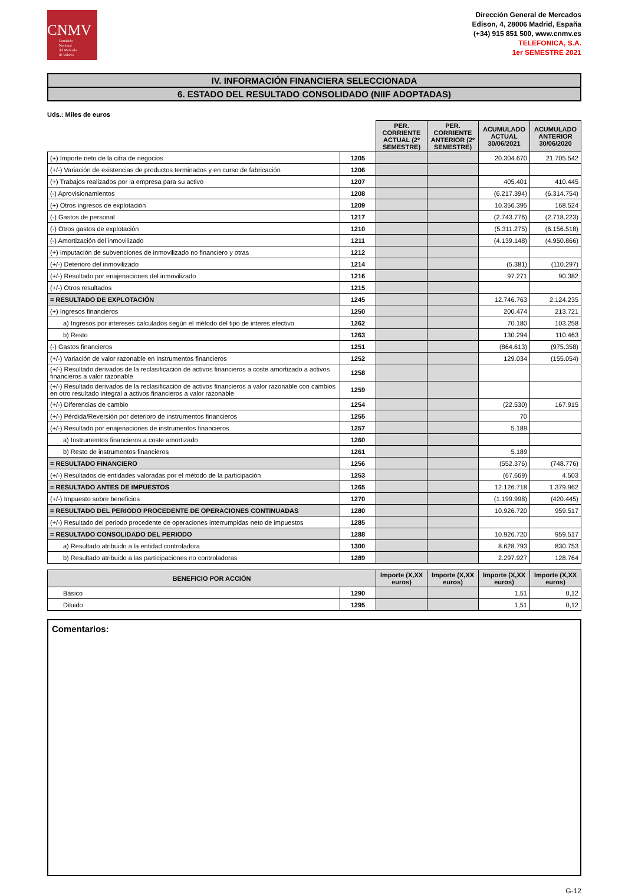CNMV
Comisión
Nacional
del Mercado
de Valores
Dirección General de Mercados
Edison, 4, 28006 Madrid, España
(+34) 915 851 500, www.cnmv.es
TELEFONICA, S.A.
1er SEMESTRE 2021
IV. INFORMACIÓN FINANCIERA SELECCIONADA
6. ESTADO DEL RESULTADO CONSOLIDADO (NIIF ADOPTADAS)
Uds.: Miles de euros
| | | PER. CORRIENTE ACTUAL (2º SEMESTRE) | PER. CORRIENTE ANTERIOR (2º SEMESTRE) | ACUMULADO ACTUAL 30/06/2021 | ACUMULADO ANTERIOR 30/06/2020 |
| (+) Importe neto de la cifra de negocios | 1205 | | | 20.304.670 | 21.705.542 |
| (+/-) Variación de existencias de productos terminados y en curso de fabricación | 1206 | | | | |
| (+) Trabajos realizados por la empresa para su activo | 1207 | | | 405.401 | 410.445 |
| (-) Aprovisionamientos | 1208 | | | (6.217.394) | (6.314.754) |
| (+) Otros ingresos de explotación | 1209 | | | 10.356.395 | 168.524 |
| (-) Gastos de personal | 1217 | | | (2.743.776) | (2.718.223) |
| (-) Otros gastos de explotación | 1210 | | | (5.311.275) | (6.156.518) |
| (-) Amortización del inmovilizado | 1211 | | | (4.139.148) | (4.950.866) |
| (+) Imputación de subvenciones de inmovilizado no financiero y otras | 1212 | | | | |
| (+/-) Deterioro del inmovilizado | 1214 | | | (5.381) | (110.297) |
| (+/-) Resultado por enajenaciones del inmovilizado | 1216 | | | 97.271 | 90.382 |
| (+/-) Otros resultados | 1215 | | | | |
| = RESULTADO DE EXPLOTACIÓN | 1245 | | | 12.746.763 | 2.124.235 |
| (+) Ingresos financieros | 1250 | | | 200.474 | 213.721 |
| a) Ingresos por intereses calculados según el método del tipo de interés efectivo | 1262 | | | 70.180 | 103.258 |
| b) Resto | 1263 | | | 130.294 | 110.463 |
| (-) Gastos financieros | 1251 | | | (864.613) | (975.358) |
| (+/-) Variación de valor razonable en instrumentos financieros | 1252 | | | 129.034 | (155.054) |
| (+/-) Resultado derivados de la reclasificación de activos financieros a coste amortizado a activos financieros a valor razonable | 1258 | | | | |
| (+/-) Resultado derivados de la reclasificación de activos financieros a valor razonable con cambios en otro resultado integral a activos financieros a valor razonable | 1259 | | | | |
| (+/-) Diferencias de cambio | 1254 | | | (22.530) | 167.915 |
| (+/-) Pérdida/Reversión por deterioro de instrumentos financieros | 1255 | | | 70 | |
| (+/-) Resultado por enajenaciones de instrumentos financieros | 1257 | | | 5.189 | |
| a) Instrumentos financieros a coste amortizado | 1260 | | | | |
| b) Resto de instrumentos financieros | 1261 | | | 5.189 | |
| = RESULTADO FINANCIERO | 1256 | | | (552.376) | (748.776) |
| (+/-) Resultados de entidades valoradas por el método de la participación | 1253 | | | (67.669) | 4.503 |
| = RESULTADO ANTES DE IMPUESTOS | 1265 | | | 12.126.718 | 1.379.962 |
| (+/-) Impuesto sobre beneficios | 1270 | | | (1.199.998) | (420.445) |
| = RESULTADO DEL PERIODO PROCEDENTE DE OPERACIONES CONTINUADAS | 1280 | | | 10.926.720 | 959.517 |
| (+/-) Resultado del periodo procedente de operaciones interrumpidas neto de impuestos | 1285 | | | | |
| = RESULTADO CONSOLIDADO DEL PERIODO | 1288 | | | 10.926.720 | 959.517 |
| a) Resultado atribuido a la entidad controladora | 1300 | | | 8.628.793 | 830.753 |
| b) Resultado atribuido a las participaciones no controladoras | 1289 | | | 2.297.927 | 128.764 |
| BENEFICIO POR ACCIÓN | | Importe (X,XX euros) | Importe (X,XX euros) | Importe (X,XX euros) | Importe (X,XX euros) |
| --- | --- | --- | --- | --- | --- |
| Básico | 1290 | | | 1,51 | 0,12 |
| Diluido | 1295 | | | 1,51 | 0,12 |
Comentarios:
G-12